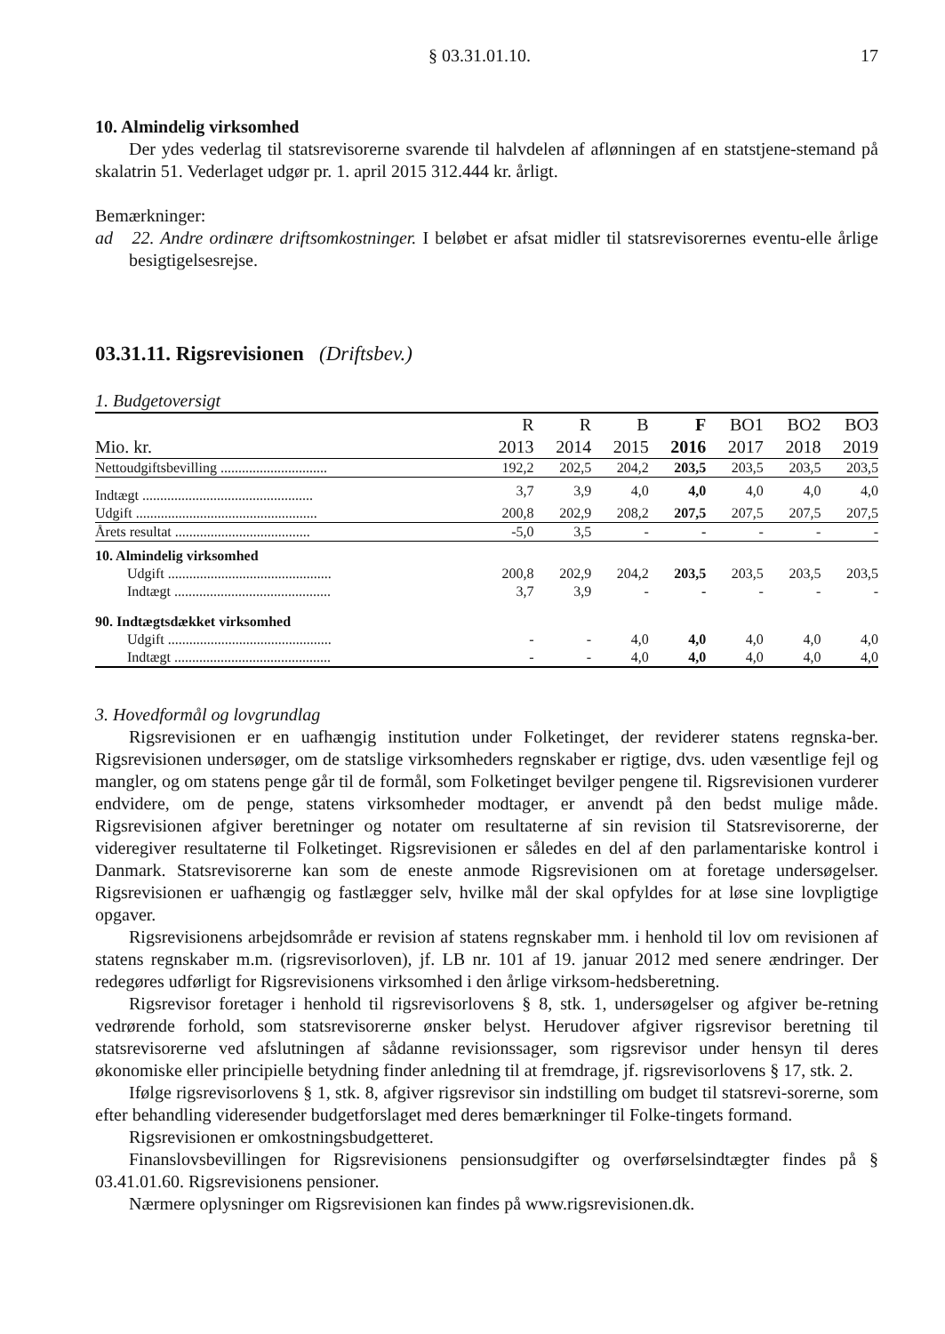§ 03.31.01.10. 17
10. Almindelig virksomhed
Der ydes vederlag til statsrevisorerne svarende til halvdelen af aflønningen af en statstjene-stemand på skalatrin 51. Vederlaget udgør pr. 1. april 2015 312.444 kr. årligt.
Bemærkninger:
ad 22. Andre ordinære driftsomkostninger. I beløbet er afsat midler til statsrevisorernes eventu-elle årlige besigtigelsesrejse.
03.31.11. Rigsrevisionen (Driftsbev.)
1. Budgetoversigt
| Mio. kr. | R 2013 | R 2014 | B 2015 | F 2016 | BO1 2017 | BO2 2018 | BO3 2019 |
| --- | --- | --- | --- | --- | --- | --- | --- |
| Nettoudgiftsbevilling .............................. | 192,2 | 202,5 | 204,2 | 203,5 | 203,5 | 203,5 | 203,5 |
| Indtægt ................................................ | 3,7 | 3,9 | 4,0 | 4,0 | 4,0 | 4,0 | 4,0 |
| Udgift ................................................... | 200,8 | 202,9 | 208,2 | 207,5 | 207,5 | 207,5 | 207,5 |
| Årets resultat ...................................... | -5,0 | 3,5 | - | - | - | - | - |
| 10. Almindelig virksomhed | | | | | | | |
| Udgift .............................................. | 200,8 | 202,9 | 204,2 | 203,5 | 203,5 | 203,5 | 203,5 |
| Indtægt ............................................ | 3,7 | 3,9 | - | - | - | - | - |
| 90. Indtægtsdækket virksomhed | | | | | | | |
| Udgift .............................................. | - | - | 4,0 | 4,0 | 4,0 | 4,0 | 4,0 |
| Indtægt ............................................ | - | - | 4,0 | 4,0 | 4,0 | 4,0 | 4,0 |
3. Hovedformål og lovgrundlag
Rigsrevisionen er en uafhængig institution under Folketinget, der reviderer statens regnska-ber. Rigsrevisionen undersøger, om de statslige virksomheders regnskaber er rigtige, dvs. uden væsentlige fejl og mangler, og om statens penge går til de formål, som Folketinget bevilger pengene til. Rigsrevisionen vurderer endvidere, om de penge, statens virksomheder modtager, er anvendt på den bedst mulige måde. Rigsrevisionen afgiver beretninger og notater om resultaterne af sin revision til Statsrevisorerne, der videregiver resultaterne til Folketinget. Rigsrevisionen er således en del af den parlamentariske kontrol i Danmark. Statsrevisorerne kan som de eneste anmode Rigsrevisionen om at foretage undersøgelser. Rigsrevisionen er uafhængig og fastlægger selv, hvilke mål der skal opfyldes for at løse sine lovpligtige opgaver.
Rigsrevisionens arbejdsområde er revision af statens regnskaber mm. i henhold til lov om revisionen af statens regnskaber m.m. (rigsrevisorloven), jf. LB nr. 101 af 19. januar 2012 med senere ændringer. Der redegøres udførligt for Rigsrevisionens virksomhed i den årlige virksom-hedsberetning.
Rigsrevisor foretager i henhold til rigsrevisorlovens § 8, stk. 1, undersøgelser og afgiver be-retning vedrørende forhold, som statsrevisorerne ønsker belyst. Herudover afgiver rigsrevisor beretning til statsrevisorerne ved afslutningen af sådanne revisionssager, som rigsrevisor under hensyn til deres økonomiske eller principielle betydning finder anledning til at fremdrage, jf. rigsrevisorlovens § 17, stk. 2.
Ifølge rigsrevisorlovens § 1, stk. 8, afgiver rigsrevisor sin indstilling om budget til statsrevi-sorerne, som efter behandling videresender budgetforslaget med deres bemærkninger til Folke-tingets formand.
Rigsrevisionen er omkostningsbudgetteret.
Finanslovsbevillingen for Rigsrevisionens pensionsudgifter og overførselsindtægter findes på § 03.41.01.60. Rigsrevisionens pensioner.
Nærmere oplysninger om Rigsrevisionen kan findes på www.rigsrevisionen.dk.